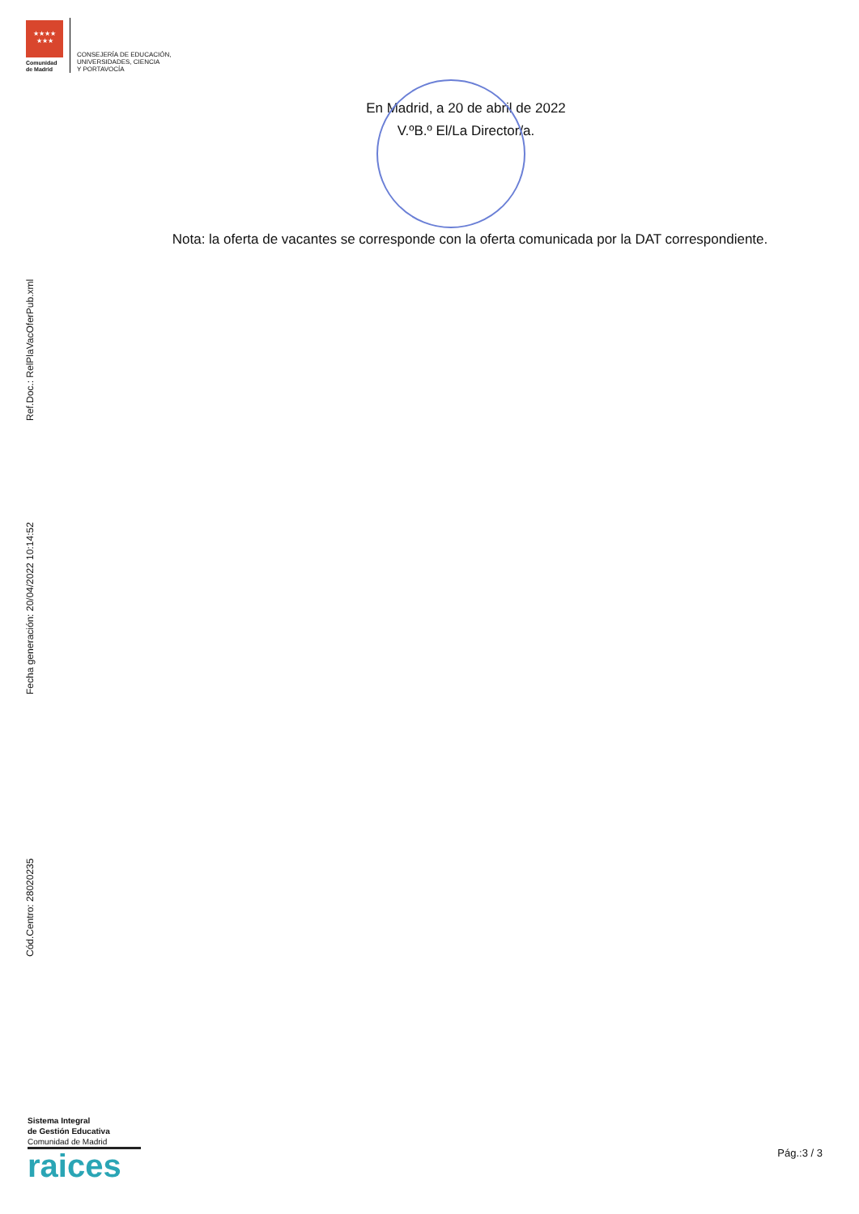★★★★
★★★
Comunidad
de Madrid
CONSEJERÍA DE EDUCACIÓN,
UNIVERSIDADES, CIENCIA
Y PORTAVOCÍA
En Madrid, a 20 de abril de 2022
V.ºB.º El/La Director/a.
Nota: la oferta de vacantes se corresponde con la oferta comunicada por la DAT correspondiente.
Ref.Doc.: RelPlaVacOferPub.xml
Fecha generación: 20/04/2022 10:14:52
Cód.Centro: 28020235
Sistema Integral
de Gestión Educativa
Comunidad de Madrid
raices
Pág.:3 / 3